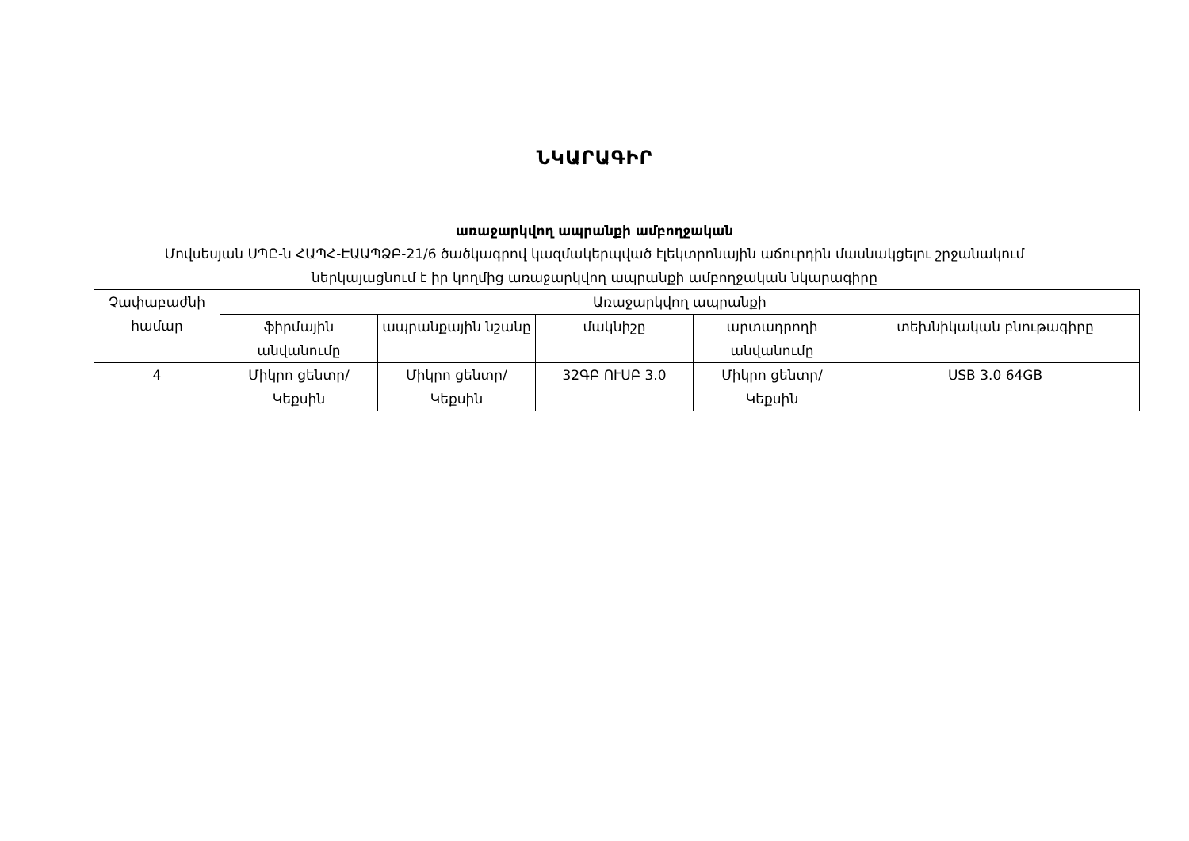ՆԿԱՐԱԳԻՐ
առաջարկվող ապրանքի ամբողջական
Մովսեսյան ՍՊԸ-ն ՀԱՊՀ-ԷԱԱՊՁԲ-21/6 ծածկագրով կազմակերպված էլեկտրոնային աճուրդին մասնակցելու շրջանակում
ներկայացնում է իր կողմից առաջարկվող ապրանքի ամբողջական նկարագիրը
| Չափաբաժնի համար | Առաջարկվող ապրանքի | | | | |
| --- | --- | --- | --- | --- | --- |
| | ֆիրմային անվանումը | ապրանքային նշանը | մակնիշը | արտադրողի անվանումը | տեխնիկական բնութագիրը |
| 4 | Միկրո ցենտր/Կեքսին | Միկրո ցենտր/Կեքսին | 32ԳԲ ՈՒՍԲ 3.0 | Միկրո ցենտր/Կեքսին | USB 3.0 64GB |